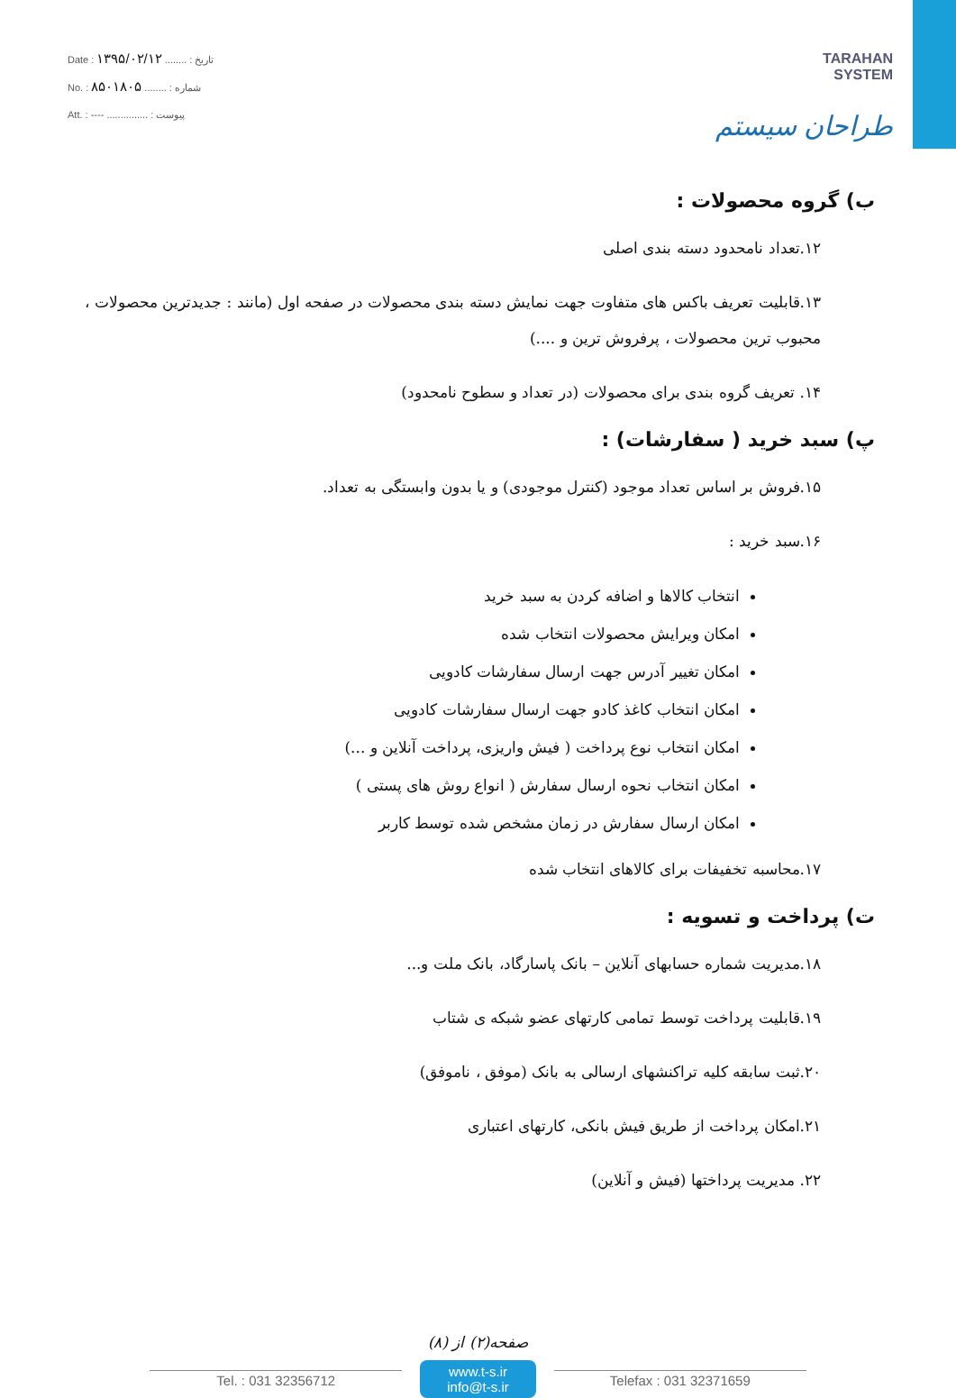Date : ۱۳۹۵/۰۲/۱۲ ........ : تاریخ
No. : ۸۵۰۱۸۰۵ ........ : شماره
Att. : ---- ............... : پیوست
TARAHAN
SYSTEM
طراحان سیستم
ب) گروه محصولات :
۱۲.تعداد نامحدود دسته بندی اصلی
۱۳.قابلیت تعریف باکس های متفاوت جهت نمایش دسته بندی محصولات در صفحه اول (مانند : جدیدترین محصولات ، محبوب ترین محصولات ، پرفروش ترین و ....)
۱۴. تعریف گروه بندی برای محصولات (در تعداد و سطوح نامحدود)
پ) سبد خرید ( سفارشات) :
۱۵.فروش بر اساس تعداد موجود (کنترل موجودی) و یا بدون وابستگی به تعداد.
۱۶.سبد خرید :
انتخاب کالاها و اضافه کردن به سبد خرید
امکان ویرایش محصولات انتخاب شده
امکان تغییر آدرس جهت ارسال سفارشات کادویی
امکان انتخاب کاغذ کادو جهت ارسال سفارشات کادویی
امکان انتخاب نوع پرداخت ( فیش واریزی، پرداخت آنلاین و ...)
امکان انتخاب نحوه ارسال سفارش ( انواع روش های پستی )
امکان ارسال سفارش در زمان مشخص شده توسط کاربر
۱۷.محاسبه تخفیفات برای کالاهای انتخاب شده
ت) پرداخت و تسویه :
۱۸.مدیریت شماره حسابهای آنلاین – بانک پاسارگاد، بانک ملت و...
۱۹.قابلیت پرداخت توسط تمامی کارتهای عضو شبکه ی شتاب
۲۰.ثبت سابقه کلیه تراکنشهای ارسالی به بانک (موفق ، ناموفق)
۲۱.امکان پرداخت از طریق فیش بانکی، کارتهای اعتباری
۲۲. مدیریت پرداختها (فیش و آنلاین)
صفحه(۲) از (۸)
Tel. : 031 32356712
www.t-s.ir
info@t-s.ir
Telefax : 031 32371659